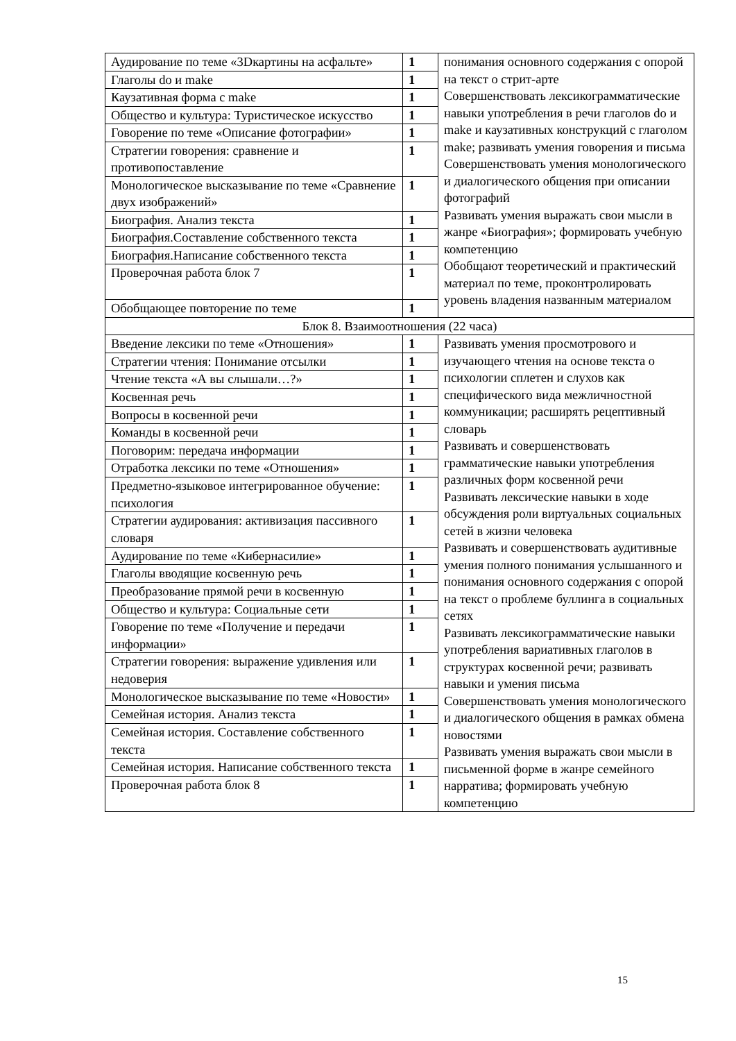| Аудирование по теме «3Dкартины на асфальте» | 1 | понимания основного содержания с опорой на текст о стрит-арте Совершенствовать лексикограмматические навыки употребления в речи глаголов do и make и каузативных конструкций с глаголом make; развивать умения говорения и письма Совершенствовать умения монологического и диалогического общения при описании фотографий Развивать умения выражать свои мысли в жанре «Биография»; формировать учебную компетенцию Обобщают теоретический и практический материал по теме, проконтролировать уровень владения названным материалом |
| Глаголы do и make | 1 | |
| Каузативная форма с make | 1 | |
| Общество и культура: Туристическое искусство | 1 | |
| Говорение по теме «Описание фотографии» | 1 | |
| Стратегии говорения: сравнение и противопоставление | 1 | |
| Монологическое высказывание по теме «Сравнение двух изображений» | 1 | |
| Биография. Анализ текста | 1 | |
| Биография.Составление собственного текста | 1 | |
| Биография.Написание собственного текста | 1 | |
| Проверочная работа блок 7 | 1 | |
| Обобщающее повторение по теме | 1 | |
| Блок 8. Взаимоотношения (22 часа) | | |
| Введение лексики по теме «Отношения» | 1 | Развивать умения просмотрового и изучающего чтения на основе текста о психологии сплетен и слухов как специфического вида межличностной коммуникации; расширять рецептивный словарь Развивать и совершенствовать грамматические навыки употребления различных форм косвенной речи Развивать лексические навыки в ходе обсуждения роли виртуальных социальных сетей в жизни человека Развивать и совершенствовать аудитивные умения полного понимания услышанного и понимания основного содержания с опорой на текст о проблеме буллинга в социальных сетях Развивать лексикограмматические навыки употребления вариативных глаголов в структурах косвенной речи; развивать навыки и умения письма Совершенствовать умения монологического и диалогического общения в рамках обмена новостями Развивать умения выражать свои мысли в письменной форме в жанре семейного нарратива; формировать учебную компетенцию |
| Стратегии чтения: Понимание отсылки | 1 | |
| Чтение текста «А вы слышали…?» | 1 | |
| Косвенная речь | 1 | |
| Вопросы в косвенной речи | 1 | |
| Команды в косвенной речи | 1 | |
| Поговорим: передача информации | 1 | |
| Отработка лексики по теме «Отношения» | 1 | |
| Предметно-языковое интегрированное обучение: психология | 1 | |
| Стратегии аудирования: активизация пассивного словаря | 1 | |
| Аудирование по теме «Кибернасилие» | 1 | |
| Глаголы вводящие косвенную речь | 1 | |
| Преобразование прямой речи в косвенную | 1 | |
| Общество и культура: Социальные сети | 1 | |
| Говорение по теме «Получение и передачи информации» | 1 | |
| Стратегии говорения: выражение удивления или недоверия | 1 | |
| Монологическое высказывание по теме «Новости» | 1 | |
| Семейная история. Анализ текста | 1 | |
| Семейная история. Составление собственного текста | 1 | |
| Семейная история. Написание собственного текста | 1 | |
| Проверочная работа блок 8 | 1 | |
15